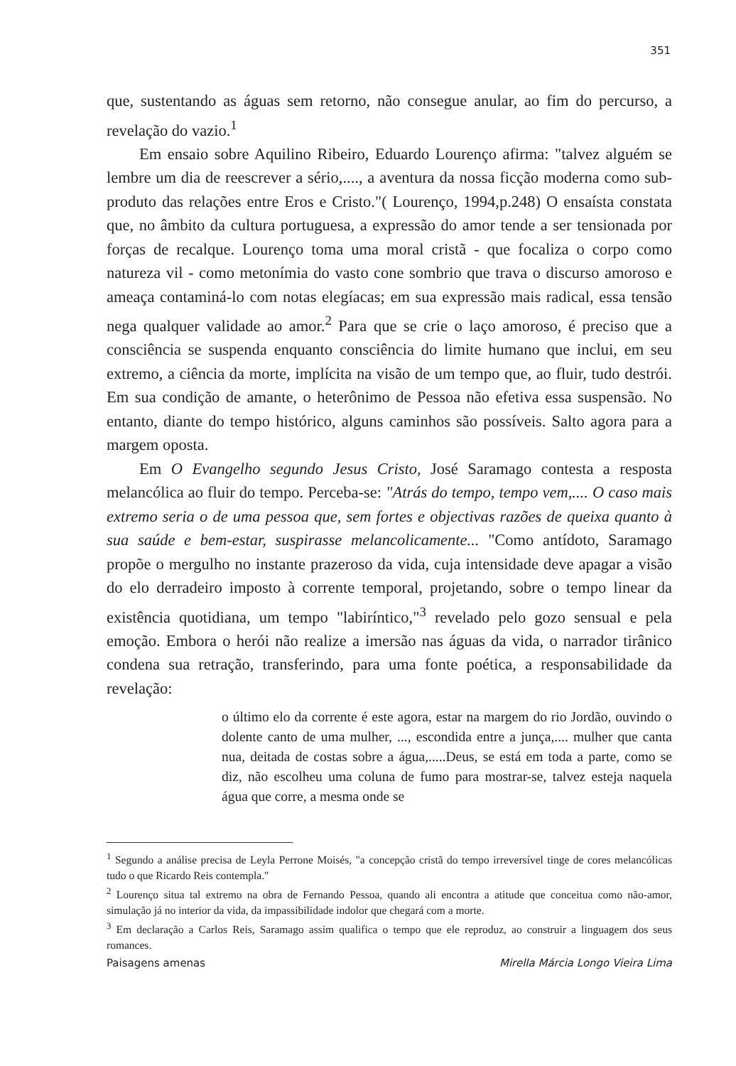351
que, sustentando as águas sem retorno, não consegue anular, ao fim do percurso, a revelação do vazio.<sup>1</sup>
Em ensaio sobre Aquilino Ribeiro, Eduardo Lourenço afirma: "talvez alguém se lembre um dia de reescrever a sério,...., a aventura da nossa ficção moderna como sub-produto das relações entre Eros e Cristo."( Lourenço, 1994,p.248) O ensaísta constata que, no âmbito da cultura portuguesa, a expressão do amor tende a ser tensionada por forças de recalque. Lourenço toma uma moral cristã - que focaliza o corpo como natureza vil - como metonímia do vasto cone sombrio que trava o discurso amoroso e ameaça contaminá-lo com notas elegíacas; em sua expressão mais radical, essa tensão nega qualquer validade ao amor.<sup>2</sup> Para que se crie o laço amoroso, é preciso que a consciência se suspenda enquanto consciência do limite humano que inclui, em seu extremo, a ciência da morte, implícita na visão de um tempo que, ao fluir, tudo destrói. Em sua condição de amante, o heterônimo de Pessoa não efetiva essa suspensão. No entanto, diante do tempo histórico, alguns caminhos são possíveis. Salto agora para a margem oposta.
Em O Evangelho segundo Jesus Cristo, José Saramago contesta a resposta melancólica ao fluir do tempo. Perceba-se: "Atrás do tempo, tempo vem,.... O caso mais extremo seria o de uma pessoa que, sem fortes e objectivas razões de queixa quanto à sua saúde e bem-estar, suspirasse melancolicamente... "Como antídoto, Saramago propõe o mergulho no instante prazeroso da vida, cuja intensidade deve apagar a visão do elo derradeiro imposto à corrente temporal, projetando, sobre o tempo linear da existência quotidiana, um tempo "labiríntico,"<sup>3</sup> revelado pelo gozo sensual e pela emoção. Embora o herói não realize a imersão nas águas da vida, o narrador tirânico condena sua retração, transferindo, para uma fonte poética, a responsabilidade da revelação:
o último elo da corrente é este agora, estar na margem do rio Jordão, ouvindo o dolente canto de uma mulher, ..., escondida entre a junça,.... mulher que canta nua, deitada de costas sobre a água,.....Deus, se está em toda a parte, como se diz, não escolheu uma coluna de fumo para mostrar-se, talvez esteja naquela água que corre, a mesma onde se
<sup>1</sup> Segundo a análise precisa de Leyla Perrone Moisés, "a concepção cristã do tempo irreversível tinge de cores melancólicas tudo o que Ricardo Reis contempla."
<sup>2</sup> Lourenço situa tal extremo na obra de Fernando Pessoa, quando ali encontra a atitude que conceitua como não-amor, simulação já no interior da vida, da impassibilidade indolor que chegará com a morte.
<sup>3</sup> Em declaração a Carlos Reis, Saramago assim qualifica o tempo que ele reproduz, ao construir a linguagem dos seus romances.
Paisagens amenas Mirella Márcia Longo Vieira Lima